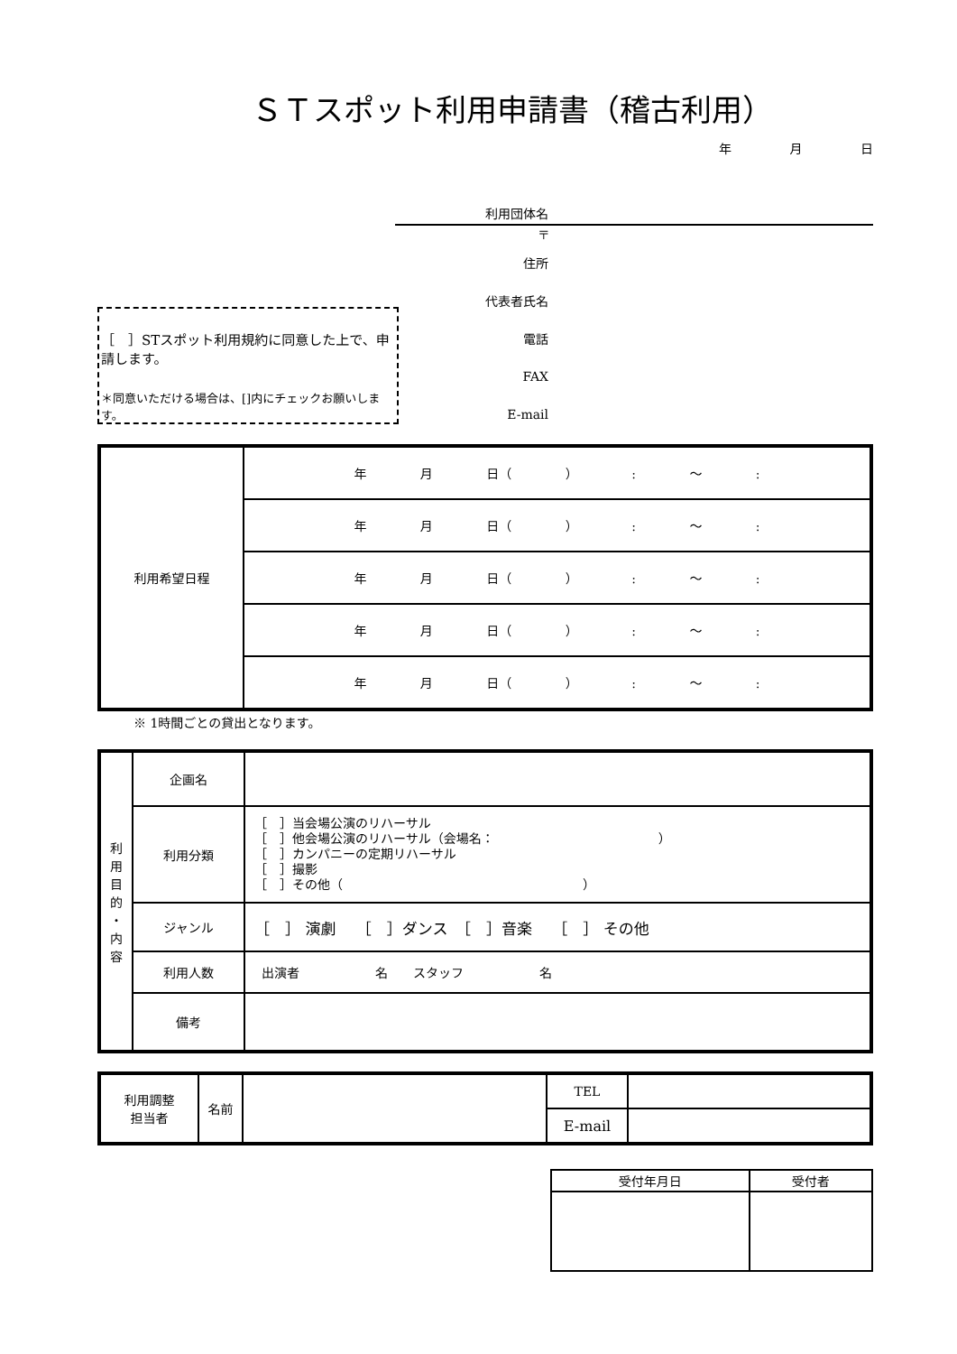ＳＴスポット利用申請書（稽古利用）
年 月 日
利用団体名
〒
住所
代表者氏名
電話
FAX
E-mail
［　］STスポット利用規約に同意した上で、申請します。
＊同意いただける場合は、[]内にチェックお願いします。
| 利用希望日程 | 年 月 日（ ） : 〜 : |
| | 年 月 日（ ） : 〜 : |
| | 年 月 日（ ） : 〜 : |
| | 年 月 日（ ） : 〜 : |
| | 年 月 日（ ） : 〜 : |
※ 1時間ごとの貸出となります。
| 利 用 目 的 ・ 内 容 | 企画名 | |
| | 利用分類 | ［ ］当会場公演のリハーサル ［ ］他会場公演のリハーサル（会場名： ） ［ ］カンパニーの定期リハーサル ［ ］撮影 ［ ］その他（ ） |
| | ジャンル | ［ ］ 演劇 ［ ］ダンス ［ ］音楽 ［ ］ その他 |
| | 利用人数 | 出演者 名 スタッフ 名 |
| | 備考 | |
| 利用調整 担当者 | 名前 | | TEL | |
| | | | E-mail | |
| 受付年月日 | 受付者 |